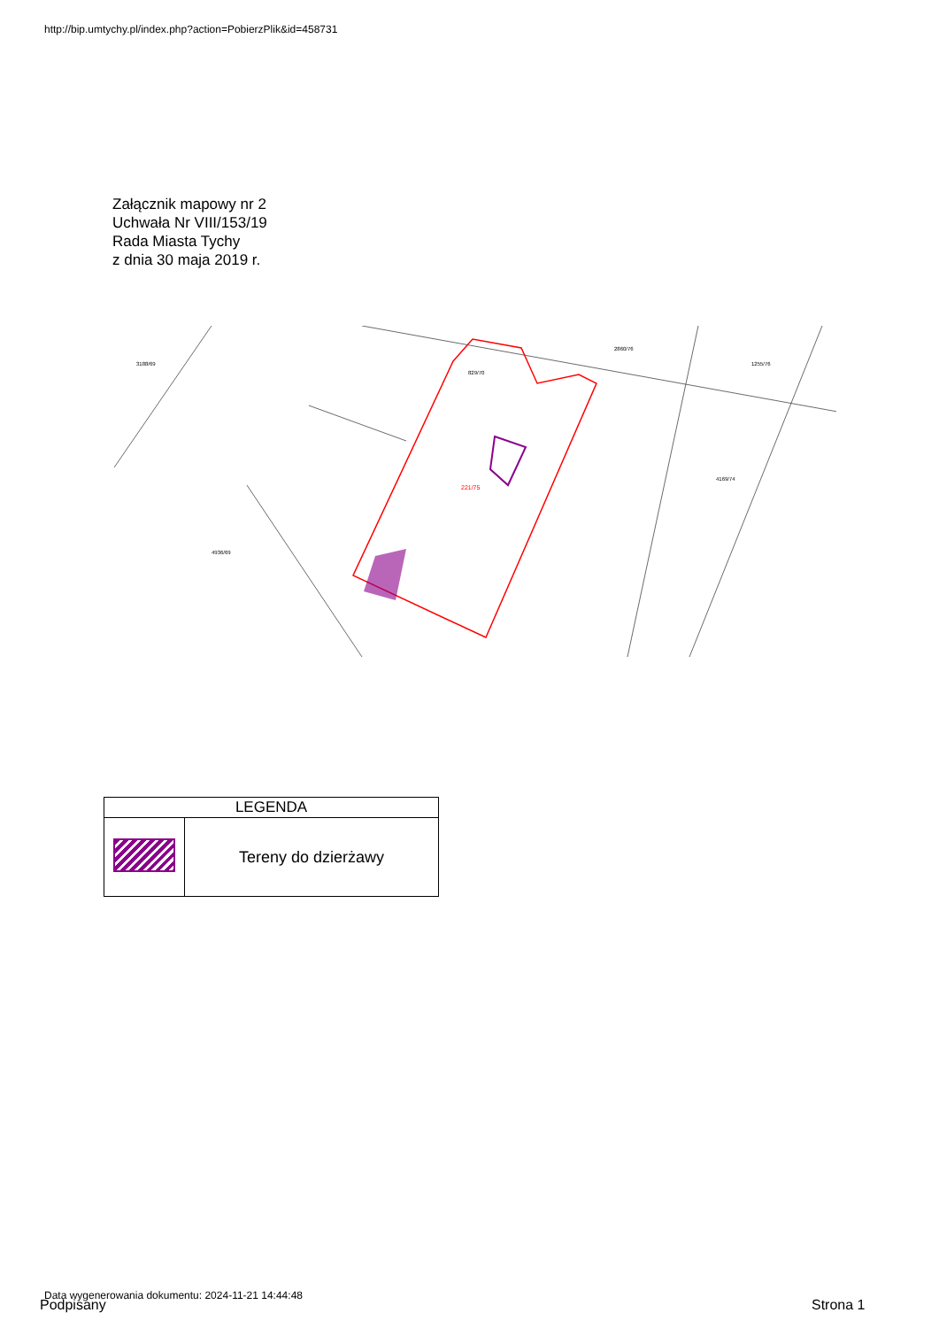http://bip.umtychy.pl/index.php?action=PobierzPlik&id=458731
Załącznik mapowy nr 2
Uchwała Nr VIII/153/19
Rada Miasta Tychy
z dnia 30 maja 2019 r.
3188/69
829/70
2860/76
4169/74
4936/69
1255/76
221/75
| LEGENDA | |
| --- | --- |
| | Tereny do dzierżawy |
Data wygenerowania dokumentu: 2024-11-21 14:44:48
Podpisany Strona 1